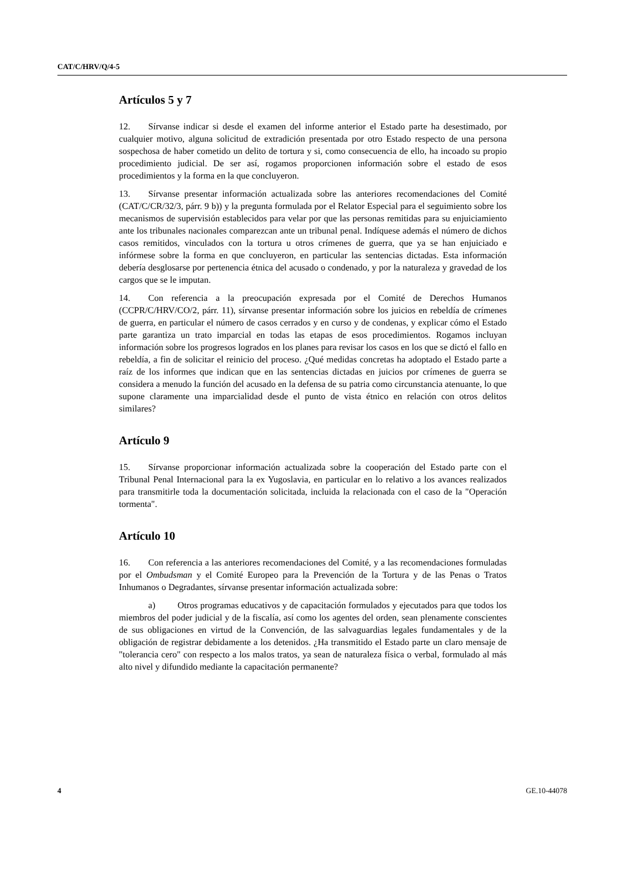CAT/C/HRV/Q/4-5
Artículos 5 y 7
12. Sírvanse indicar si desde el examen del informe anterior el Estado parte ha desestimado, por cualquier motivo, alguna solicitud de extradición presentada por otro Estado respecto de una persona sospechosa de haber cometido un delito de tortura y si, como consecuencia de ello, ha incoado su propio procedimiento judicial. De ser así, rogamos proporcionen información sobre el estado de esos procedimientos y la forma en la que concluyeron.
13. Sírvanse presentar información actualizada sobre las anteriores recomendaciones del Comité (CAT/C/CR/32/3, párr. 9 b)) y la pregunta formulada por el Relator Especial para el seguimiento sobre los mecanismos de supervisión establecidos para velar por que las personas remitidas para su enjuiciamiento ante los tribunales nacionales comparezcan ante un tribunal penal. Indíquese además el número de dichos casos remitidos, vinculados con la tortura u otros crímenes de guerra, que ya se han enjuiciado e infórmese sobre la forma en que concluyeron, en particular las sentencias dictadas. Esta información debería desglosarse por pertenencia étnica del acusado o condenado, y por la naturaleza y gravedad de los cargos que se le imputan.
14. Con referencia a la preocupación expresada por el Comité de Derechos Humanos (CCPR/C/HRV/CO/2, párr. 11), sírvanse presentar información sobre los juicios en rebeldía de crímenes de guerra, en particular el número de casos cerrados y en curso y de condenas, y explicar cómo el Estado parte garantiza un trato imparcial en todas las etapas de esos procedimientos. Rogamos incluyan información sobre los progresos logrados en los planes para revisar los casos en los que se dictó el fallo en rebeldía, a fin de solicitar el reinicio del proceso. ¿Qué medidas concretas ha adoptado el Estado parte a raíz de los informes que indican que en las sentencias dictadas en juicios por crímenes de guerra se considera a menudo la función del acusado en la defensa de su patria como circunstancia atenuante, lo que supone claramente una imparcialidad desde el punto de vista étnico en relación con otros delitos similares?
Artículo 9
15. Sírvanse proporcionar información actualizada sobre la cooperación del Estado parte con el Tribunal Penal Internacional para la ex Yugoslavia, en particular en lo relativo a los avances realizados para transmitirle toda la documentación solicitada, incluida la relacionada con el caso de la "Operación tormenta".
Artículo 10
16. Con referencia a las anteriores recomendaciones del Comité, y a las recomendaciones formuladas por el Ombudsman y el Comité Europeo para la Prevención de la Tortura y de las Penas o Tratos Inhumanos o Degradantes, sírvanse presentar información actualizada sobre:
a) Otros programas educativos y de capacitación formulados y ejecutados para que todos los miembros del poder judicial y de la fiscalía, así como los agentes del orden, sean plenamente conscientes de sus obligaciones en virtud de la Convención, de las salvaguardias legales fundamentales y de la obligación de registrar debidamente a los detenidos. ¿Ha transmitido el Estado parte un claro mensaje de "tolerancia cero" con respecto a los malos tratos, ya sean de naturaleza física o verbal, formulado al más alto nivel y difundido mediante la capacitación permanente?
4 GE.10-44078